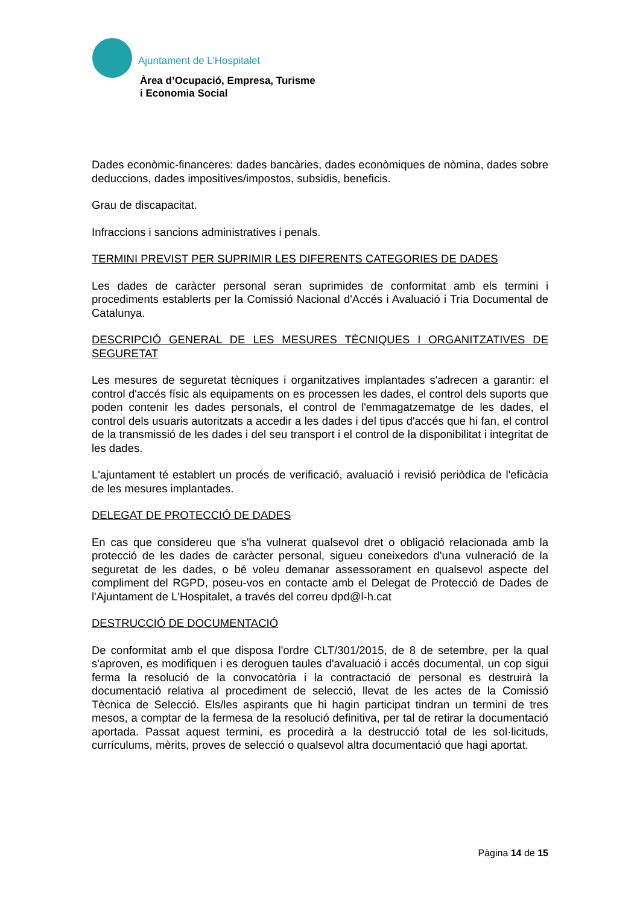Ajuntament de L’Hospitalet
Àrea d’Ocupació, Empresa, Turisme
i Economia Social
Dades econòmic-financeres: dades bancàries, dades econòmiques de nòmina, dades sobre deduccions, dades impositives/impostos, subsidis, beneficis.
Grau de discapacitat.
Infraccions i sancions administratives i penals.
TERMINI PREVIST PER SUPRIMIR LES DIFERENTS CATEGORIES DE DADES
Les dades de caràcter personal seran suprimides de conformitat amb els termini i procediments establerts per la Comissió Nacional d'Accés i Avaluació i Tria Documental de Catalunya.
DESCRIPCIÓ GENERAL DE LES MESURES TÈCNIQUES I ORGANITZATIVES DE SEGURETAT
Les mesures de seguretat tècniques i organitzatives implantades s'adrecen a garantir: el control d'accés físic als equipaments on es processen les dades, el control dels suports que poden contenir les dades personals, el control de l'emmagatzematge de les dades, el control dels usuaris autoritzats a accedir a les dades i del tipus d'accés que hi fan, el control de la transmissió de les dades i del seu transport i el control de la disponibilitat i integritat de les dades.
L'ajuntament té establert un procés de verificació, avaluació i revisió periòdica de l'eficàcia de les mesures implantades.
DELEGAT DE PROTECCIÓ DE DADES
En cas que considereu que s'ha vulnerat qualsevol dret o obligació relacionada amb la protecció de les dades de caràcter personal, sigueu coneixedors d'una vulneració de la seguretat de les dades, o bé voleu demanar assessorament en qualsevol aspecte del compliment del RGPD, poseu-vos en contacte amb el Delegat de Protecció de Dades de l'Ajuntament de L'Hospitalet, a través del correu dpd@l-h.cat
DESTRUCCIÓ DE DOCUMENTACIÓ
De conformitat amb el que disposa l'ordre CLT/301/2015, de 8 de setembre, per la qual s'aproven, es modifiquen i es deroguen taules d'avaluació i accés documental, un cop sigui ferma la resolució de la convocatòria i la contractació de personal es destruirà la documentació relativa al procediment de selecció, llevat de les actes de la Comissió Tècnica de Selecció. Els/les aspirants que hi hagin participat tindran un termini de tres mesos, a comptar de la fermesa de la resolució definitiva, per tal de retirar la documentació aportada. Passat aquest termini, es procedirà a la destrucció total de les sol·licituds, currículums, mèrits, proves de selecció o qualsevol altra documentació que hagi aportat.
Pàgina 14 de 15